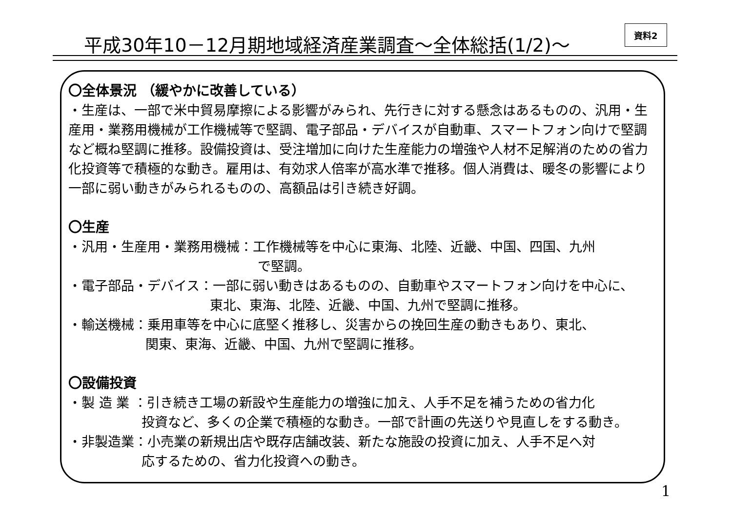平成30年10－12月期地域経済産業調査～全体総括(1/2)～
資料2
〇全体景況 （緩やかに改善している）
・生産は、一部で米中貿易摩擦による影響がみられ、先行きに対する懸念はあるものの、汎用・生産用・業務用機械が工作機械等で堅調、電子部品・デバイスが自動車、スマートフォン向けで堅調など概ね堅調に推移。設備投資は、受注増加に向けた生産能力の増強や人材不足解消のための省力化投資等で積極的な動き。雇用は、有効求人倍率が高水準で推移。個人消費は、暖冬の影響により一部に弱い動きがみられるものの、高額品は引き続き好調。
〇生産
・汎用・生産用・業務用機械：工作機械等を中心に東海、北陸、近畿、中国、四国、九州
で堅調。
・電子部品・デバイス：一部に弱い動きはあるものの、自動車やスマートフォン向けを中心に、
東北、東海、北陸、近畿、中国、九州で堅調に推移。
・輸送機械：乗用車等を中心に底堅く推移し、災害からの挽回生産の動きもあり、東北、
関東、東海、近畿、中国、九州で堅調に推移。
〇設備投資
・製 造 業 ：引き続き工場の新設や生産能力の増強に加え、人手不足を補うための省力化
投資など、多くの企業で積極的な動き。一部で計画の先送りや見直しをする動き。
・非製造業：小売業の新規出店や既存店舗改装、新たな施設の投資に加え、人手不足へ対
応するための、省力化投資への動き。
1